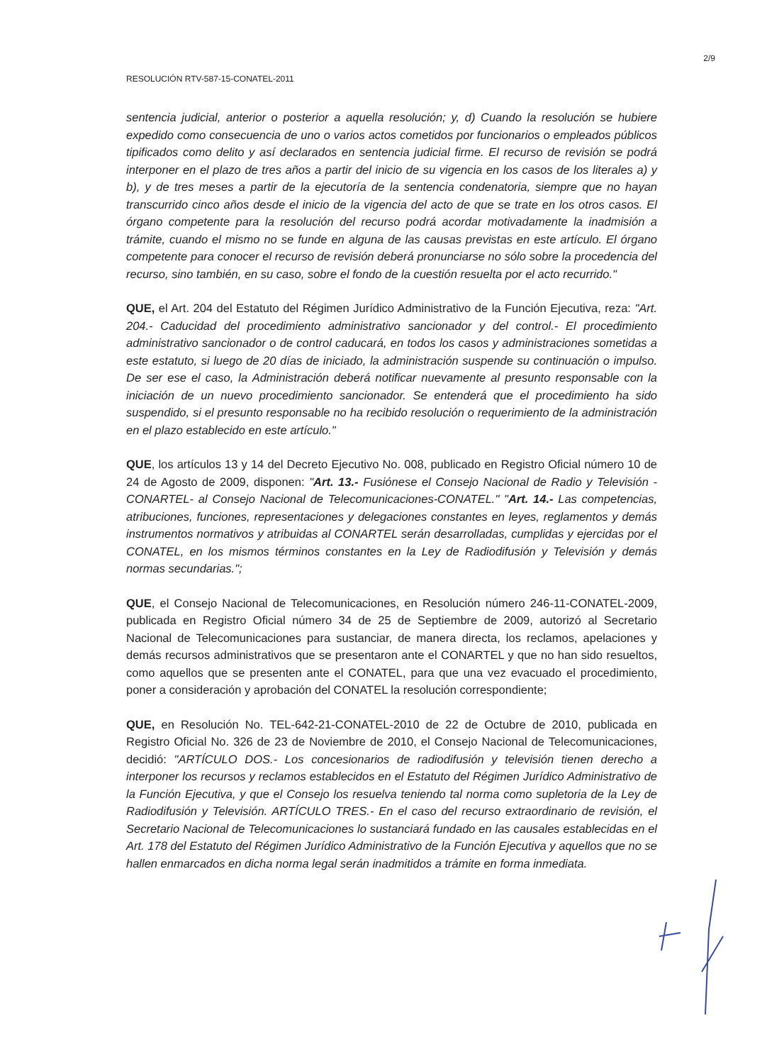2/9
RESOLUCIÓN RTV-587-15-CONATEL-2011
sentencia judicial, anterior o posterior a aquella resolución; y, d) Cuando la resolución se hubiere expedido como consecuencia de uno o varios actos cometidos por funcionarios o empleados públicos tipificados como delito y así declarados en sentencia judicial firme. El recurso de revisión se podrá interponer en el plazo de tres años a partir del inicio de su vigencia en los casos de los literales a) y b), y de tres meses a partir de la ejecutoría de la sentencia condenatoria, siempre que no hayan transcurrido cinco años desde el inicio de la vigencia del acto de que se trate en los otros casos. El órgano competente para la resolución del recurso podrá acordar motivadamente la inadmisión a trámite, cuando el mismo no se funde en alguna de las causas previstas en este artículo. El órgano competente para conocer el recurso de revisión deberá pronunciarse no sólo sobre la procedencia del recurso, sino también, en su caso, sobre el fondo de la cuestión resuelta por el acto recurrido."
QUE, el Art. 204 del Estatuto del Régimen Jurídico Administrativo de la Función Ejecutiva, reza: "Art. 204.- Caducidad del procedimiento administrativo sancionador y del control.- El procedimiento administrativo sancionador o de control caducará, en todos los casos y administraciones sometidas a este estatuto, si luego de 20 días de iniciado, la administración suspende su continuación o impulso. De ser ese el caso, la Administración deberá notificar nuevamente al presunto responsable con la iniciación de un nuevo procedimiento sancionador. Se entenderá que el procedimiento ha sido suspendido, si el presunto responsable no ha recibido resolución o requerimiento de la administración en el plazo establecido en este artículo."
QUE, los artículos 13 y 14 del Decreto Ejecutivo No. 008, publicado en Registro Oficial número 10 de 24 de Agosto de 2009, disponen: "Art. 13.- Fusiónese el Consejo Nacional de Radio y Televisión -CONARTEL- al Consejo Nacional de Telecomunicaciones-CONATEL." "Art. 14.- Las competencias, atribuciones, funciones, representaciones y delegaciones constantes en leyes, reglamentos y demás instrumentos normativos y atribuidas al CONARTEL serán desarrolladas, cumplidas y ejercidas por el CONATEL, en los mismos términos constantes en la Ley de Radiodifusión y Televisión y demás normas secundarias.";
QUE, el Consejo Nacional de Telecomunicaciones, en Resolución número 246-11-CONATEL-2009, publicada en Registro Oficial número 34 de 25 de Septiembre de 2009, autorizó al Secretario Nacional de Telecomunicaciones para sustanciar, de manera directa, los reclamos, apelaciones y demás recursos administrativos que se presentaron ante el CONARTEL y que no han sido resueltos, como aquellos que se presenten ante el CONATEL, para que una vez evacuado el procedimiento, poner a consideración y aprobación del CONATEL la resolución correspondiente;
QUE, en Resolución No. TEL-642-21-CONATEL-2010 de 22 de Octubre de 2010, publicada en Registro Oficial No. 326 de 23 de Noviembre de 2010, el Consejo Nacional de Telecomunicaciones, decidió: "ARTÍCULO DOS.- Los concesionarios de radiodifusión y televisión tienen derecho a interponer los recursos y reclamos establecidos en el Estatuto del Régimen Jurídico Administrativo de la Función Ejecutiva, y que el Consejo los resuelva teniendo tal norma como supletoria de la Ley de Radiodifusión y Televisión. ARTÍCULO TRES.- En el caso del recurso extraordinario de revisión, el Secretario Nacional de Telecomunicaciones lo sustanciará fundado en las causales establecidas en el Art. 178 del Estatuto del Régimen Jurídico Administrativo de la Función Ejecutiva y aquellos que no se hallen enmarcados en dicha norma legal serán inadmitidos a trámite en forma inmediata.